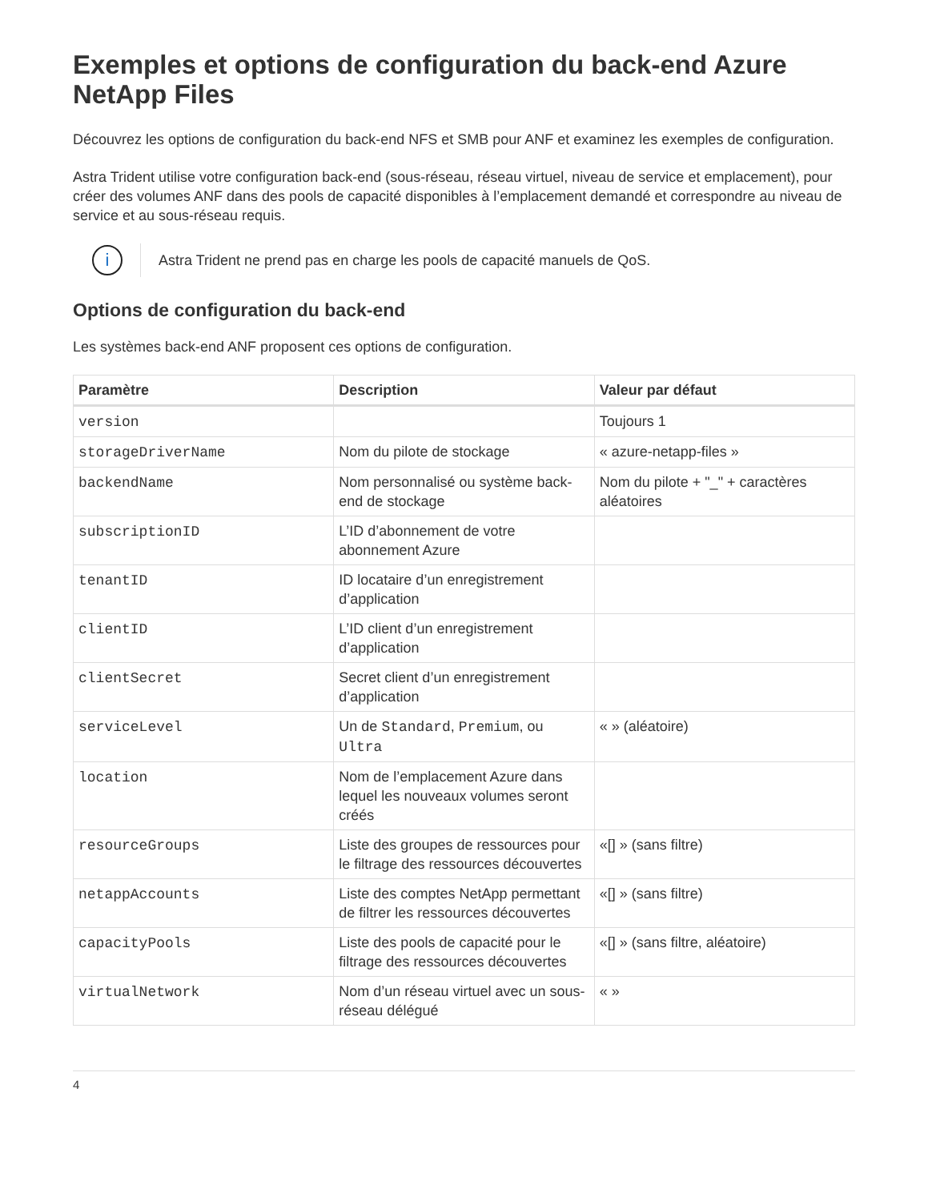Exemples et options de configuration du back-end Azure NetApp Files
Découvrez les options de configuration du back-end NFS et SMB pour ANF et examinez les exemples de configuration.
Astra Trident utilise votre configuration back-end (sous-réseau, réseau virtuel, niveau de service et emplacement), pour créer des volumes ANF dans des pools de capacité disponibles à l’emplacement demandé et correspondre au niveau de service et au sous-réseau requis.
i
Astra Trident ne prend pas en charge les pools de capacité manuels de QoS.
Options de configuration du back-end
Les systèmes back-end ANF proposent ces options de configuration.
| Paramètre | Description | Valeur par défaut |
| --- | --- | --- |
| version | | Toujours 1 |
| storageDriverName | Nom du pilote de stockage | « azure-netapp-files » |
| backendName | Nom personnalisé ou système back-end de stockage | Nom du pilote + "_" + caractères aléatoires |
| subscriptionID | L’ID d’abonnement de votre abonnement Azure | |
| tenantID | ID locataire d’un enregistrement d’application | |
| clientID | L’ID client d’un enregistrement d’application | |
| clientSecret | Secret client d’un enregistrement d’application | |
| serviceLevel | Un de Standard , Premium , ou Ultra | « » (aléatoire) |
| location | Nom de l’emplacement Azure dans lequel les nouveaux volumes seront créés | |
| resourceGroups | Liste des groupes de ressources pour le filtrage des ressources découvertes | «[] » (sans filtre) |
| netappAccounts | Liste des comptes NetApp permettant de filtrer les ressources découvertes | «[] » (sans filtre) |
| capacityPools | Liste des pools de capacité pour le filtrage des ressources découvertes | «[] » (sans filtre, aléatoire) |
| virtualNetwork | Nom d’un réseau virtuel avec un sous-réseau délégué | « » |
4